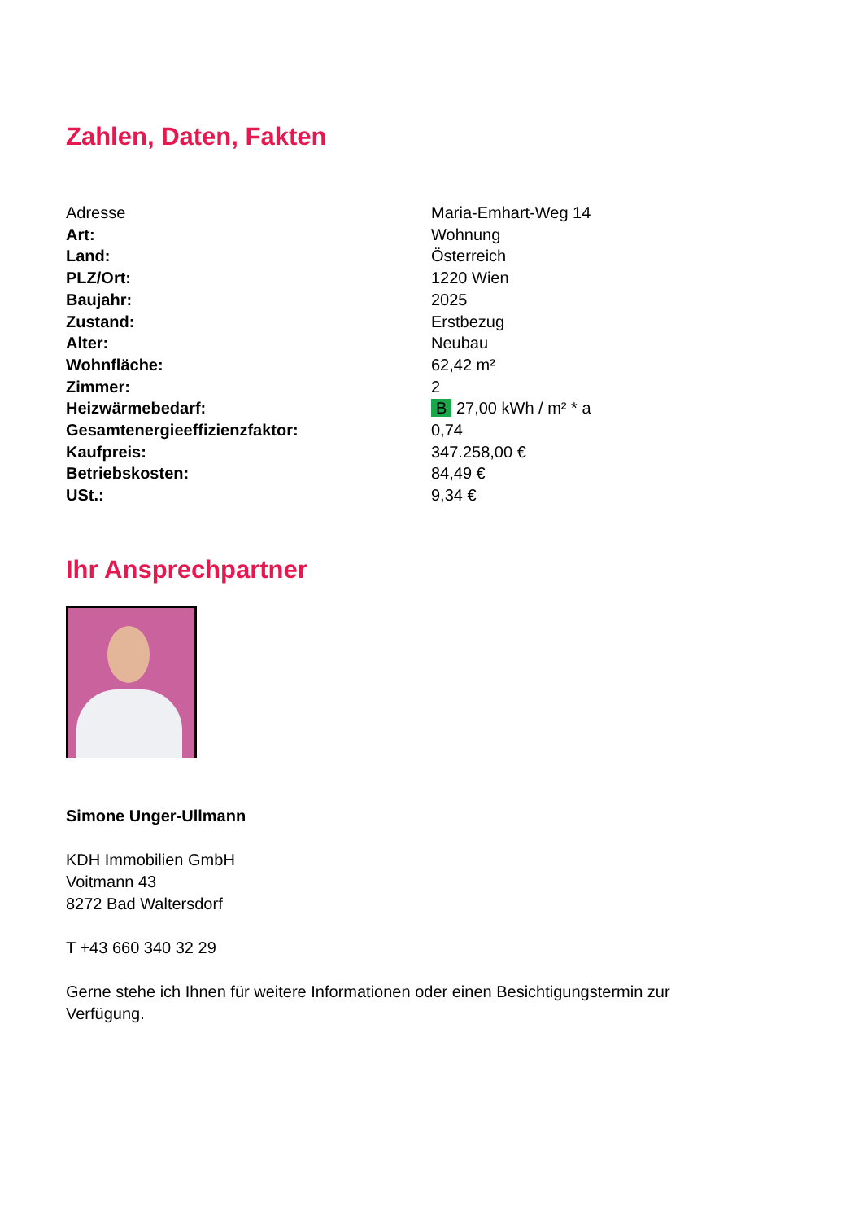Zahlen, Daten, Fakten
| Adresse | Maria-Emhart-Weg 14 |
| Art: | Wohnung |
| Land: | Österreich |
| PLZ/Ort: | 1220 Wien |
| Baujahr: | 2025 |
| Zustand: | Erstbezug |
| Alter: | Neubau |
| Wohnfläche: | 62,42 m² |
| Zimmer: | 2 |
| Heizwärmebedarf: | B 27,00 kWh / m² * a |
| Gesamtenergieeffizienzfaktor: | 0,74 |
| Kaufpreis: | 347.258,00 € |
| Betriebskosten: | 84,49 € |
| USt.: | 9,34 € |
Ihr Ansprechpartner
Simone Unger-Ullmann
KDH Immobilien GmbH
Voitmann 43
8272 Bad Waltersdorf
T +43 660 340 32 29
Gerne stehe ich Ihnen für weitere Informationen oder einen Besichtigungstermin zur Verfügung.